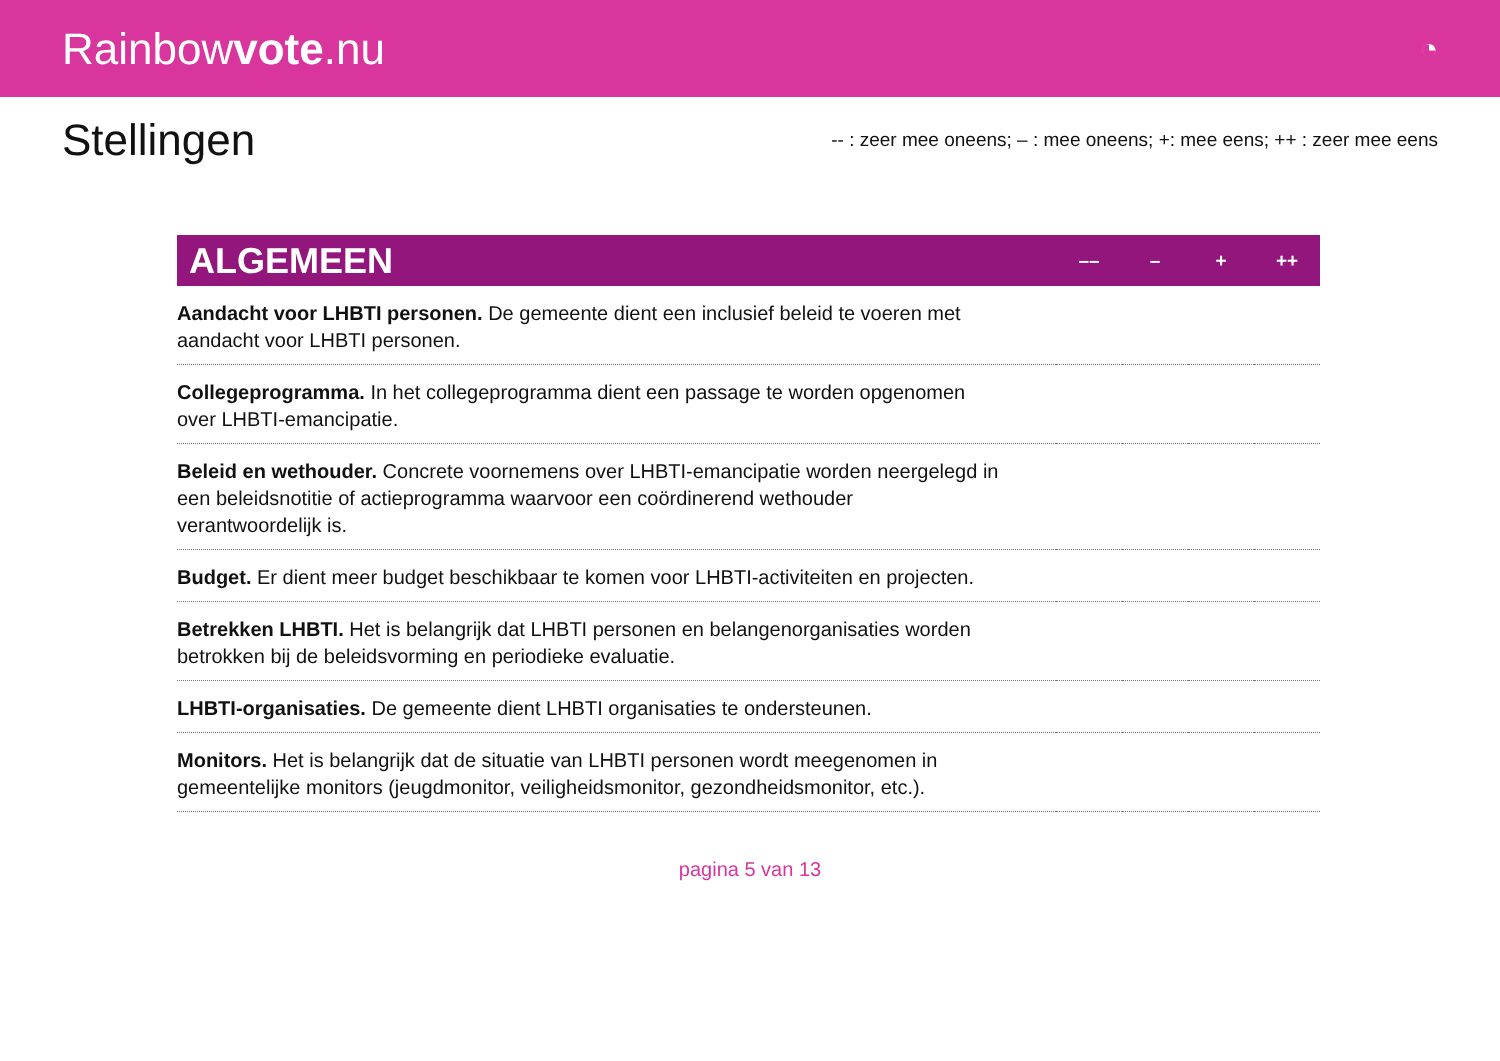Rainbowvote.nu
◔
Stellingen
-- : zeer mee oneens; – : mee oneens; +: mee eens; ++ : zeer mee eens
| ALGEMEEN | –– | – | + | ++ |
| --- | --- | --- | --- | --- |
| Aandacht voor LHBTI personen. De gemeente dient een inclusief beleid te voeren met aandacht voor LHBTI personen. | | | | |
| Collegeprogramma. In het collegeprogramma dient een passage te worden opgenomen over LHBTI-emancipatie. | | | | |
| Beleid en wethouder. Concrete voornemens over LHBTI-emancipatie worden neergelegd in een beleidsnotitie of actieprogramma waarvoor een coördinerend wethouder verantwoordelijk is. | | | | |
| Budget. Er dient meer budget beschikbaar te komen voor LHBTI-activiteiten en projecten. | | | | |
| Betrekken LHBTI. Het is belangrijk dat LHBTI personen en belangenorganisaties worden betrokken bij de beleidsvorming en periodieke evaluatie. | | | | |
| LHBTI-organisaties. De gemeente dient LHBTI organisaties te ondersteunen. | | | | |
| Monitors. Het is belangrijk dat de situatie van LHBTI personen wordt meegenomen in gemeentelijke monitors (jeugdmonitor, veiligheidsmonitor, gezondheidsmonitor, etc.). | | | | |
pagina 5 van 13